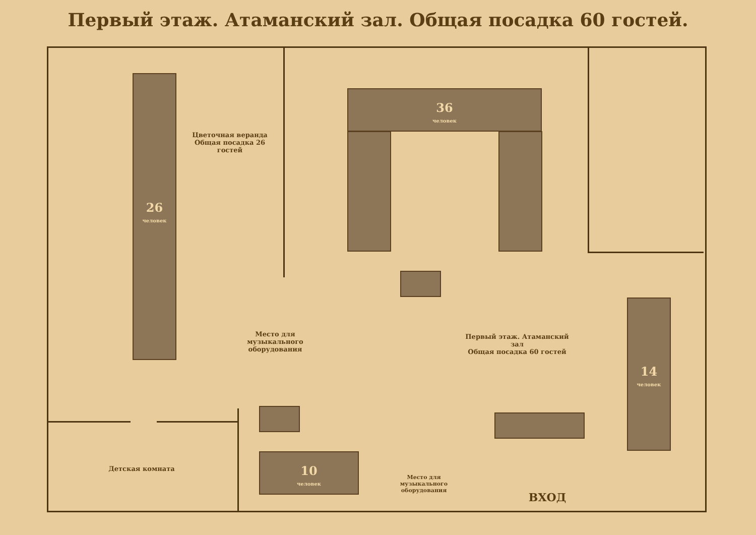Первый этаж. Атаманский зал. Общая посадка 60 гостей.
26
человек
36
человек
14
человек
10
человек
Цветочная веранда
Общая посадка 26 гостей
Первый этаж. Атаманский зал
Общая посадка 60 гостей
Детская комната
Место для музыкального оборудования
Место для музыкального оборудования
ВХОД